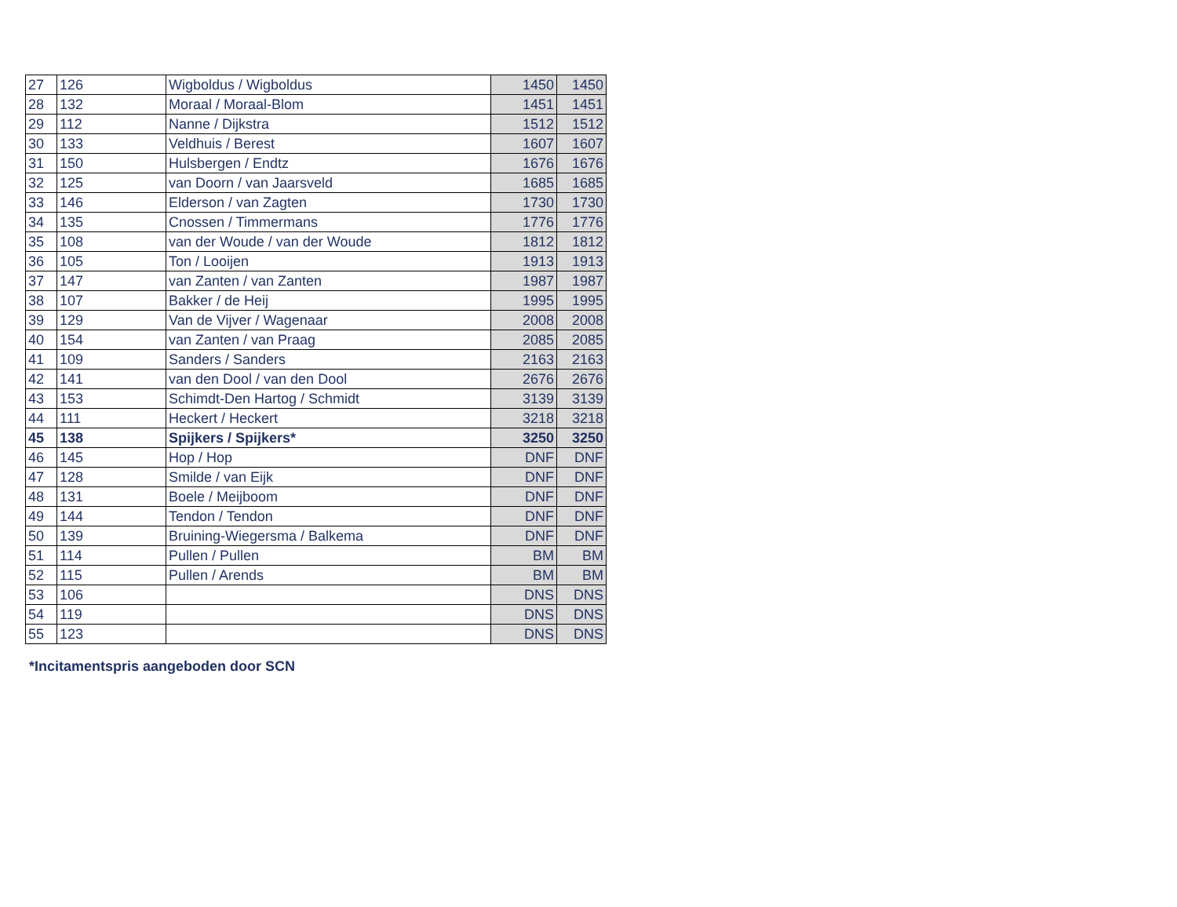| 27 | 126 | Wigboldus / Wigboldus | 1450 | 1450 |
| 28 | 132 | Moraal / Moraal-Blom | 1451 | 1451 |
| 29 | 112 | Nanne / Dijkstra | 1512 | 1512 |
| 30 | 133 | Veldhuis / Berest | 1607 | 1607 |
| 31 | 150 | Hulsbergen / Endtz | 1676 | 1676 |
| 32 | 125 | van Doorn / van Jaarsveld | 1685 | 1685 |
| 33 | 146 | Elderson / van Zagten | 1730 | 1730 |
| 34 | 135 | Cnossen / Timmermans | 1776 | 1776 |
| 35 | 108 | van der Woude / van der Woude | 1812 | 1812 |
| 36 | 105 | Ton / Looijen | 1913 | 1913 |
| 37 | 147 | van Zanten / van Zanten | 1987 | 1987 |
| 38 | 107 | Bakker / de Heij | 1995 | 1995 |
| 39 | 129 | Van de Vijver / Wagenaar | 2008 | 2008 |
| 40 | 154 | van Zanten / van Praag | 2085 | 2085 |
| 41 | 109 | Sanders / Sanders | 2163 | 2163 |
| 42 | 141 | van den Dool / van den Dool | 2676 | 2676 |
| 43 | 153 | Schimdt-Den Hartog / Schmidt | 3139 | 3139 |
| 44 | 111 | Heckert / Heckert | 3218 | 3218 |
| 45 | 138 | Spijkers / Spijkers* | 3250 | 3250 |
| 46 | 145 | Hop / Hop | DNF | DNF |
| 47 | 128 | Smilde / van Eijk | DNF | DNF |
| 48 | 131 | Boele / Meijboom | DNF | DNF |
| 49 | 144 | Tendon / Tendon | DNF | DNF |
| 50 | 139 | Bruining-Wiegersma / Balkema | DNF | DNF |
| 51 | 114 | Pullen / Pullen | BM | BM |
| 52 | 115 | Pullen / Arends | BM | BM |
| 53 | 106 | | DNS | DNS |
| 54 | 119 | | DNS | DNS |
| 55 | 123 | | DNS | DNS |
*Incitamentspris aangeboden door SCN